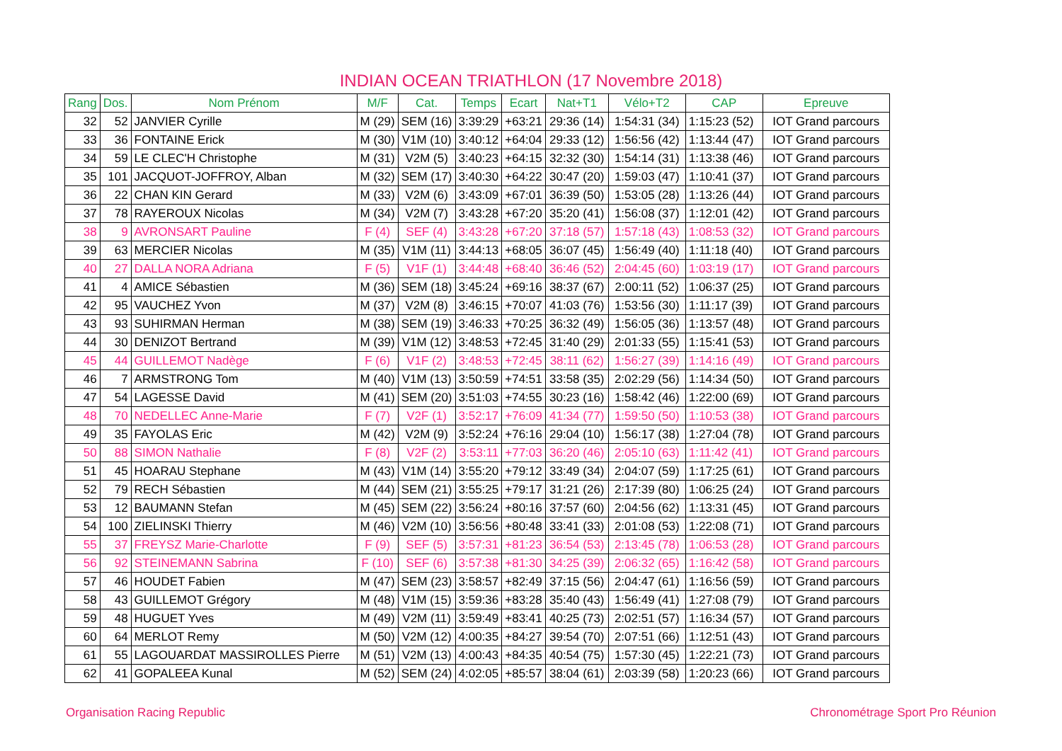INDIAN OCEAN TRIATHLON (17 Novembre 2018)
| Rang | Dos. | Nom Prénom | M/F | Cat. | Temps | Ecart | Nat+T1 | Vélo+T2 | CAP | Epreuve |
| --- | --- | --- | --- | --- | --- | --- | --- | --- | --- | --- |
| 32 | 52 | JANVIER Cyrille | M (29) | SEM (16) | 3:39:29 | +63:21 | 29:36 (14) | 1:54:31 (34) | 1:15:23 (52) | IOT Grand parcours |
| 33 | 36 | FONTAINE Erick | M (30) | V1M (10) | 3:40:12 | +64:04 | 29:33 (12) | 1:56:56 (42) | 1:13:44 (47) | IOT Grand parcours |
| 34 | 59 | LE CLEC'H Christophe | M (31) | V2M (5) | 3:40:23 | +64:15 | 32:32 (30) | 1:54:14 (31) | 1:13:38 (46) | IOT Grand parcours |
| 35 | 101 | JACQUOT-JOFFROY, Alban | M (32) | SEM (17) | 3:40:30 | +64:22 | 30:47 (20) | 1:59:03 (47) | 1:10:41 (37) | IOT Grand parcours |
| 36 | 22 | CHAN KIN Gerard | M (33) | V2M (6) | 3:43:09 | +67:01 | 36:39 (50) | 1:53:05 (28) | 1:13:26 (44) | IOT Grand parcours |
| 37 | 78 | RAYEROUX Nicolas | M (34) | V2M (7) | 3:43:28 | +67:20 | 35:20 (41) | 1:56:08 (37) | 1:12:01 (42) | IOT Grand parcours |
| 38 | 9 | AVRONSART Pauline | F (4) | SEF (4) | 3:43:28 | +67:20 | 37:18 (57) | 1:57:18 (43) | 1:08:53 (32) | IOT Grand parcours |
| 39 | 63 | MERCIER Nicolas | M (35) | V1M (11) | 3:44:13 | +68:05 | 36:07 (45) | 1:56:49 (40) | 1:11:18 (40) | IOT Grand parcours |
| 40 | 27 | DALLA NORA Adriana | F (5) | V1F (1) | 3:44:48 | +68:40 | 36:46 (52) | 2:04:45 (60) | 1:03:19 (17) | IOT Grand parcours |
| 41 | 4 | AMICE Sébastien | M (36) | SEM (18) | 3:45:24 | +69:16 | 38:37 (67) | 2:00:11 (52) | 1:06:37 (25) | IOT Grand parcours |
| 42 | 95 | VAUCHEZ Yvon | M (37) | V2M (8) | 3:46:15 | +70:07 | 41:03 (76) | 1:53:56 (30) | 1:11:17 (39) | IOT Grand parcours |
| 43 | 93 | SUHIRMAN Herman | M (38) | SEM (19) | 3:46:33 | +70:25 | 36:32 (49) | 1:56:05 (36) | 1:13:57 (48) | IOT Grand parcours |
| 44 | 30 | DENIZOT Bertrand | M (39) | V1M (12) | 3:48:53 | +72:45 | 31:40 (29) | 2:01:33 (55) | 1:15:41 (53) | IOT Grand parcours |
| 45 | 44 | GUILLEMOT Nadège | F (6) | V1F (2) | 3:48:53 | +72:45 | 38:11 (62) | 1:56:27 (39) | 1:14:16 (49) | IOT Grand parcours |
| 46 | 7 | ARMSTRONG Tom | M (40) | V1M (13) | 3:50:59 | +74:51 | 33:58 (35) | 2:02:29 (56) | 1:14:34 (50) | IOT Grand parcours |
| 47 | 54 | LAGESSE David | M (41) | SEM (20) | 3:51:03 | +74:55 | 30:23 (16) | 1:58:42 (46) | 1:22:00 (69) | IOT Grand parcours |
| 48 | 70 | NEDELLEC Anne-Marie | F (7) | V2F (1) | 3:52:17 | +76:09 | 41:34 (77) | 1:59:50 (50) | 1:10:53 (38) | IOT Grand parcours |
| 49 | 35 | FAYOLAS Eric | M (42) | V2M (9) | 3:52:24 | +76:16 | 29:04 (10) | 1:56:17 (38) | 1:27:04 (78) | IOT Grand parcours |
| 50 | 88 | SIMON Nathalie | F (8) | V2F (2) | 3:53:11 | +77:03 | 36:20 (46) | 2:05:10 (63) | 1:11:42 (41) | IOT Grand parcours |
| 51 | 45 | HOARAU Stephane | M (43) | V1M (14) | 3:55:20 | +79:12 | 33:49 (34) | 2:04:07 (59) | 1:17:25 (61) | IOT Grand parcours |
| 52 | 79 | RECH Sébastien | M (44) | SEM (21) | 3:55:25 | +79:17 | 31:21 (26) | 2:17:39 (80) | 1:06:25 (24) | IOT Grand parcours |
| 53 | 12 | BAUMANN Stefan | M (45) | SEM (22) | 3:56:24 | +80:16 | 37:57 (60) | 2:04:56 (62) | 1:13:31 (45) | IOT Grand parcours |
| 54 | 100 | ZIELINSKI Thierry | M (46) | V2M (10) | 3:56:56 | +80:48 | 33:41 (33) | 2:01:08 (53) | 1:22:08 (71) | IOT Grand parcours |
| 55 | 37 | FREYSZ Marie-Charlotte | F (9) | SEF (5) | 3:57:31 | +81:23 | 36:54 (53) | 2:13:45 (78) | 1:06:53 (28) | IOT Grand parcours |
| 56 | 92 | STEINEMANN Sabrina | F (10) | SEF (6) | 3:57:38 | +81:30 | 34:25 (39) | 2:06:32 (65) | 1:16:42 (58) | IOT Grand parcours |
| 57 | 46 | HOUDET Fabien | M (47) | SEM (23) | 3:58:57 | +82:49 | 37:15 (56) | 2:04:47 (61) | 1:16:56 (59) | IOT Grand parcours |
| 58 | 43 | GUILLEMOT Grégory | M (48) | V1M (15) | 3:59:36 | +83:28 | 35:40 (43) | 1:56:49 (41) | 1:27:08 (79) | IOT Grand parcours |
| 59 | 48 | HUGUET Yves | M (49) | V2M (11) | 3:59:49 | +83:41 | 40:25 (73) | 2:02:51 (57) | 1:16:34 (57) | IOT Grand parcours |
| 60 | 64 | MERLOT Remy | M (50) | V2M (12) | 4:00:35 | +84:27 | 39:54 (70) | 2:07:51 (66) | 1:12:51 (43) | IOT Grand parcours |
| 61 | 55 | LAGOUARDAT MASSIROLLES Pierre | M (51) | V2M (13) | 4:00:43 | +84:35 | 40:54 (75) | 1:57:30 (45) | 1:22:21 (73) | IOT Grand parcours |
| 62 | 41 | GOPALEEA Kunal | M (52) | SEM (24) | 4:02:05 | +85:57 | 38:04 (61) | 2:03:39 (58) | 1:20:23 (66) | IOT Grand parcours |
Organisation Racing Republic Chronométrage Sport Pro Réunion